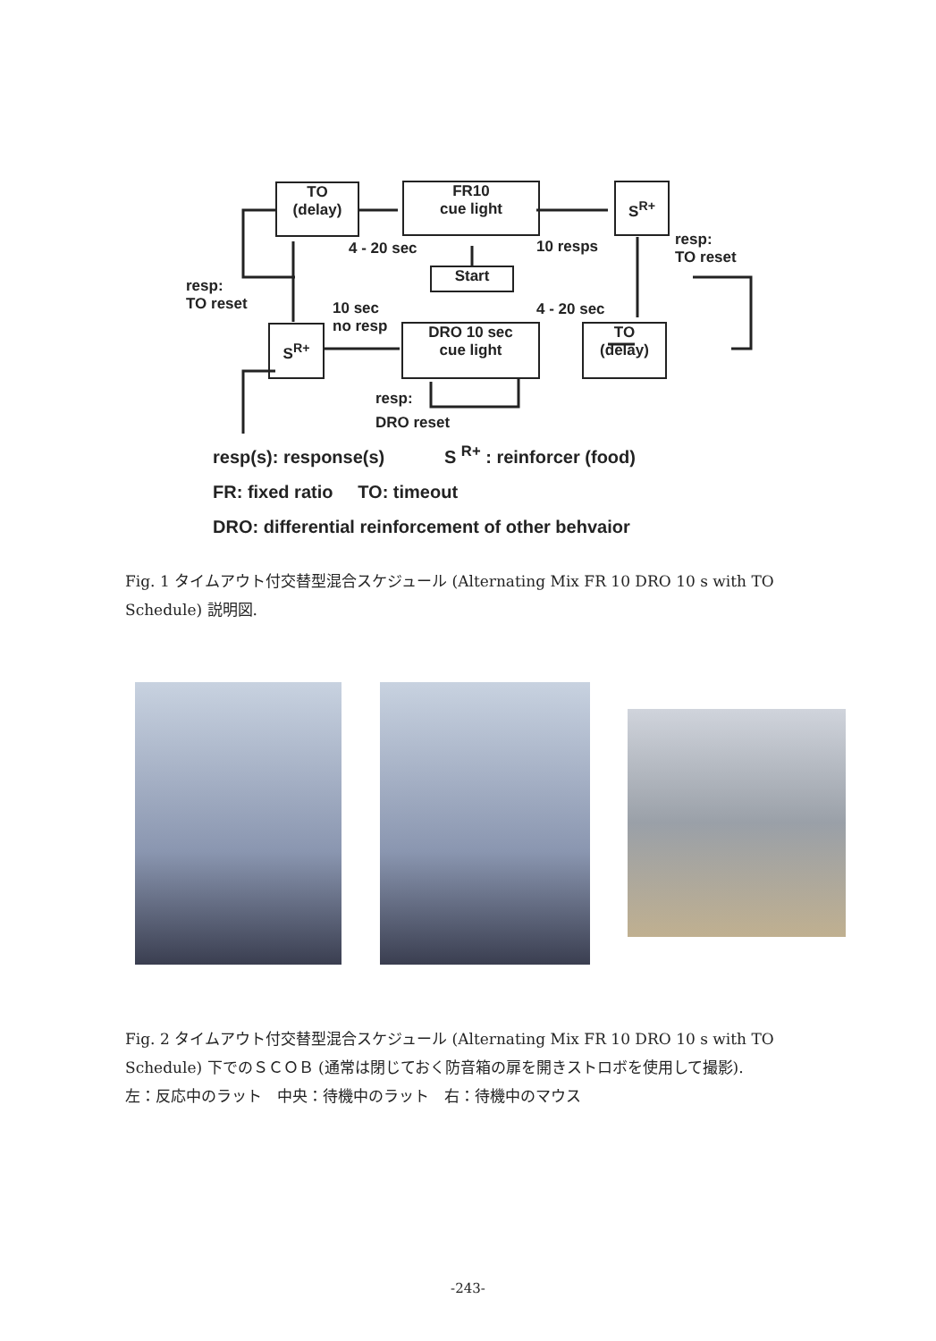TO
(delay)
FR10
cue light
S<sup>R+</sup>
Start
S<sup>R+</sup>
DRO 10 sec
cue light
TO
(delay)
4 - 20 sec 10 resps
resp:
TO reset
resp:
TO reset
10 sec
no resp
4 - 20 sec
resp:
DRO reset
resp(s): response(s) S <sup>R+</sup> : reinforcer (food)
FR: fixed ratio TO: timeout
DRO: differential reinforcement of other behvaior
Fig. 1 タイムアウト付交替型混合スケジュール (Alternating Mix FR 10 DRO 10 s with TO Schedule) 説明図.
Fig. 2 タイムアウト付交替型混合スケジュール (Alternating Mix FR 10 DRO 10 s with TO Schedule) 下でのＳＣＯＢ (通常は閉じておく防音箱の扉を開きストロボを使用して撮影).
左：反応中のラット　中央：待機中のラット　右：待機中のマウス
-243-